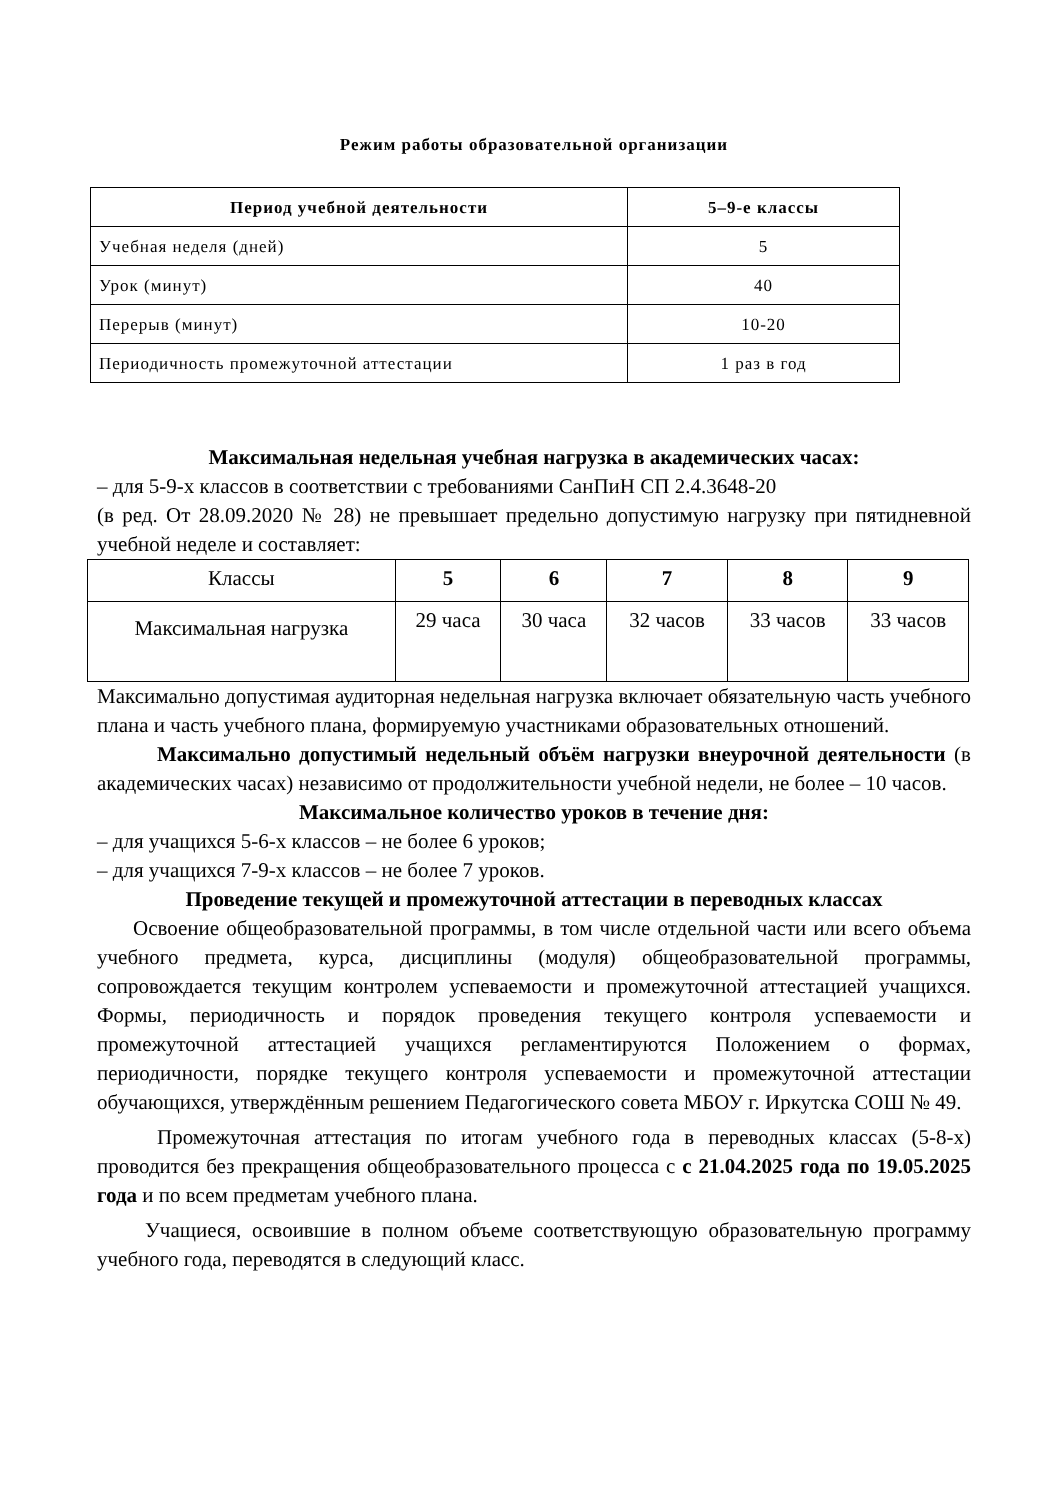Режим работы образовательной организации
| Период учебной деятельности | 5–9-е классы |
| --- | --- |
| Учебная неделя (дней) | 5 |
| Урок (минут) | 40 |
| Перерыв (минут) | 10-20 |
| Периодичность промежуточной аттестации | 1 раз в год |
Максимальная недельная учебная нагрузка в академических часах:
– для 5-9-х классов в соответствии с требованиями СанПиН СП 2.4.3648-20
(в ред. От 28.09.2020 № 28) не превышает предельно допустимую нагрузку при пятидневной учебной неделе и составляет:
| Классы | 5 | 6 | 7 | 8 | 9 |
| Максимальная нагрузка | 29 часа | 30 часа | 32 часов | 33 часов | 33 часов |
Максимально допустимая аудиторная недельная нагрузка включает обязательную часть учебного плана и часть учебного плана, формируемую участниками образовательных отношений.
Максимально допустимый недельный объём нагрузки внеурочной деятельности (в академических часах) независимо от продолжительности учебной недели, не более – 10 часов.
Максимальное количество уроков в течение дня:
– для учащихся 5-6-х классов – не более 6 уроков;
– для учащихся 7-9-х классов – не более 7 уроков.
Проведение текущей и промежуточной аттестации в переводных классах
Освоение общеобразовательной программы, в том числе отдельной части или всего объема учебного предмета, курса, дисциплины (модуля) общеобразовательной программы, сопровождается текущим контролем успеваемости и промежуточной аттестацией учащихся. Формы, периодичность и порядок проведения текущего контроля успеваемости и промежуточной аттестацией учащихся регламентируются Положением о формах, периодичности, порядке текущего контроля успеваемости и промежуточной аттестации обучающихся, утверждённым решением Педагогического совета МБОУ г. Иркутска СОШ № 49.
Промежуточная аттестация по итогам учебного года в переводных классах (5-8-х) проводится без прекращения общеобразовательного процесса с с 21.04.2025 года по 19.05.2025 года и по всем предметам учебного плана.
Учащиеся, освоившие в полном объеме соответствующую образовательную программу учебного года, переводятся в следующий класс.